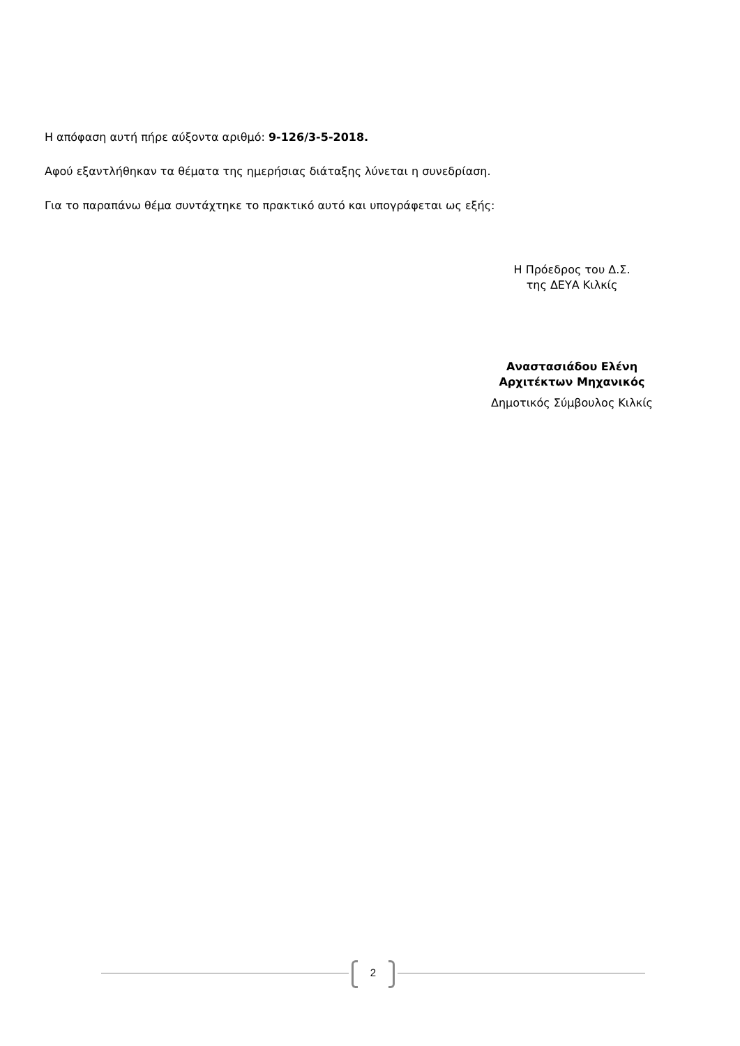Η απόφαση αυτή πήρε αύξοντα αριθμό: 9-126/3-5-2018.
Αφού εξαντλήθηκαν τα θέματα της ημερήσιας διάταξης λύνεται η συνεδρίαση.
Για το παραπάνω θέμα συντάχτηκε το πρακτικό αυτό και υπογράφεται ως εξής:
Η Πρόεδρος του Δ.Σ.
της ΔΕΥΑ Κιλκίς
Αναστασιάδου Ελένη
Αρχιτέκτων Μηχανικός
Δημοτικός Σύμβουλος Κιλκίς
2